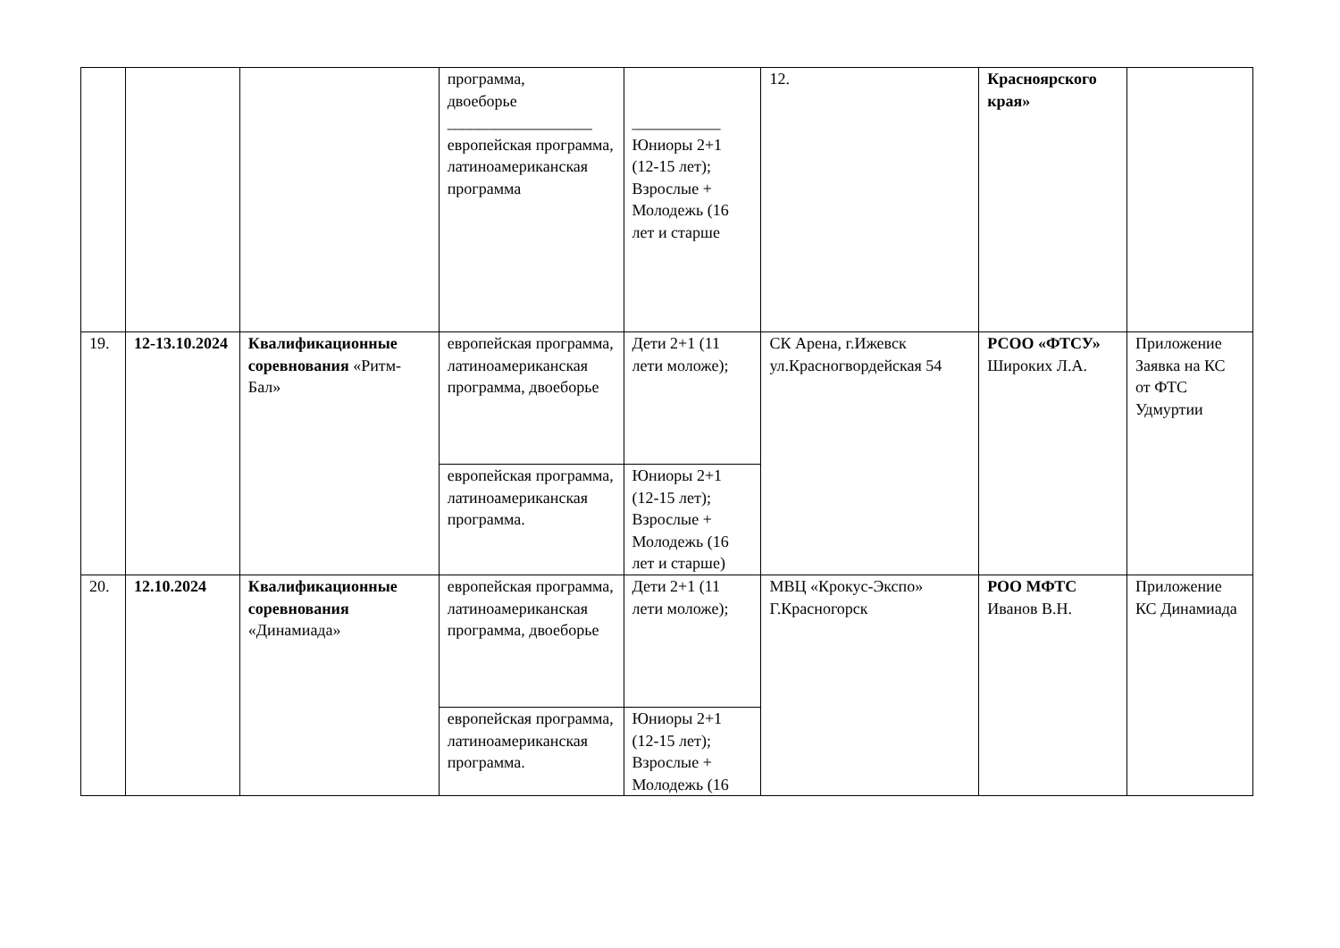| | | | программа, двоеборье __________________ европейская программа, латиноамериканская программа | ___________ Юниоры 2+1 (12-15 лет); Взрослые + Молодежь (16 лет и старше | 12. | Красноярского края» | |
| 19. | 12-13.10.2024 | Квалификационные соревнования «Ритм-Бал» | европейская программа, латиноамериканская программа, двоеборье | Дети 2+1 (11 лети моложе); | СК Арена, г.Ижевск ул.Красногвордейская 54 | РСОО «ФТСУ» Широких Л.А. | Приложение Заявка на КС от ФТС Удмуртии |
| | | | европейская программа, латиноамериканская программа. | Юниоры 2+1 (12-15 лет); Взрослые + Молодежь (16 лет и старше) | | | |
| 20. | 12.10.2024 | Квалификационные соревнования «Динамиада» | европейская программа, латиноамериканская программа, двоеборье | Дети 2+1 (11 лети моложе); | МВЦ «Крокус-Экспо» Г.Красногорск | РОО МФТС Иванов В.Н. | Приложение КС Динамиада |
| | | | европейская программа, латиноамериканская программа. | Юниоры 2+1 (12-15 лет); Взрослые + Молодежь (16 | | | |